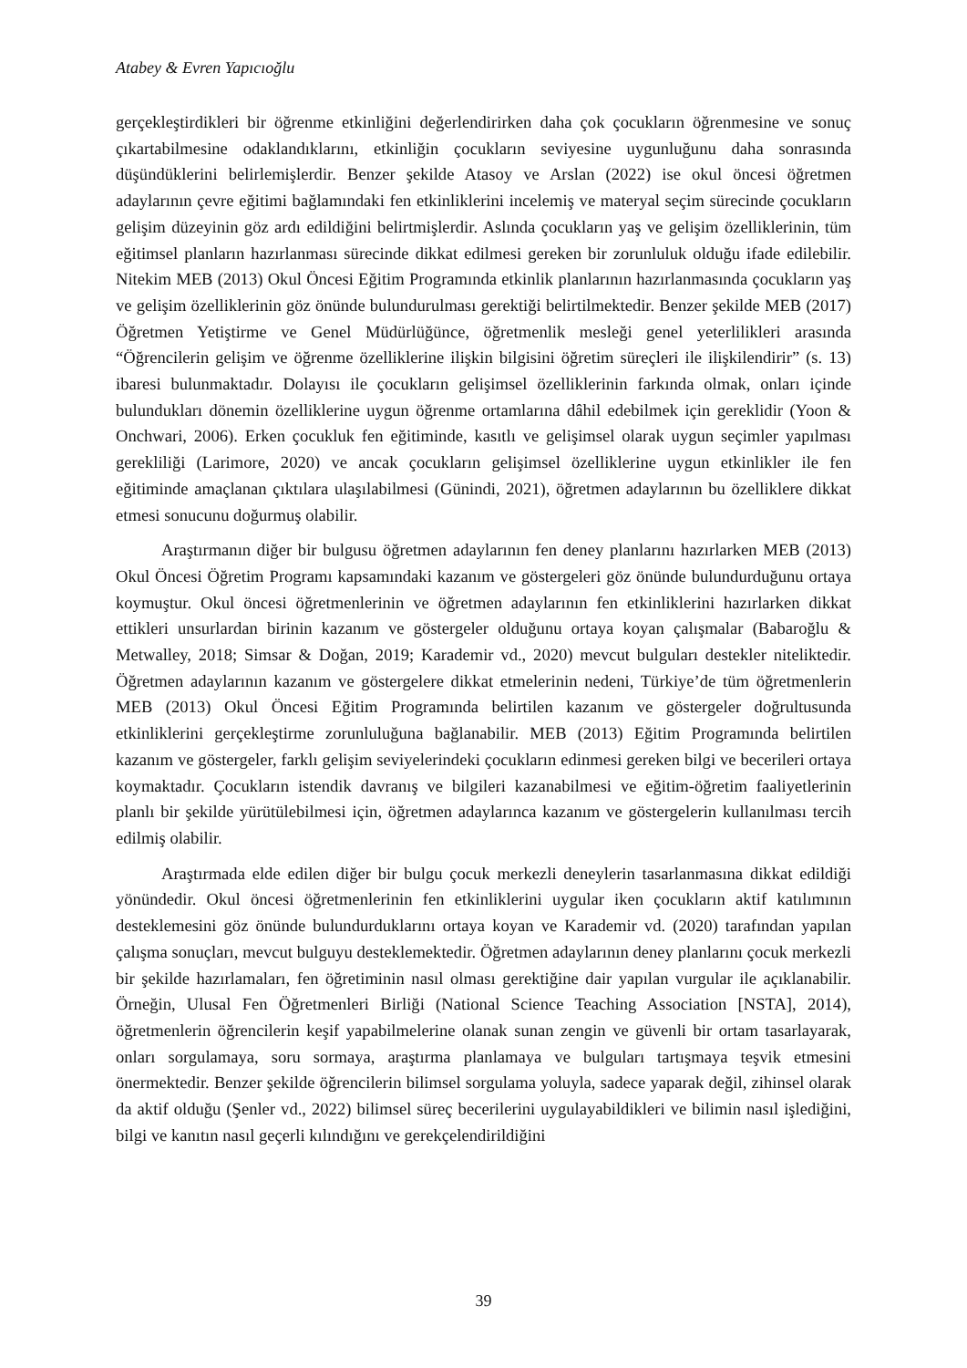Atabey & Evren Yapıcıoğlu
gerçekleştirdikleri bir öğrenme etkinliğini değerlendirirken daha çok çocukların öğrenmesine ve sonuç çıkartabilmesine odaklandıklarını, etkinliğin çocukların seviyesine uygunluğunu daha sonrasında düşündüklerini belirlemişlerdir. Benzer şekilde Atasoy ve Arslan (2022) ise okul öncesi öğretmen adaylarının çevre eğitimi bağlamındaki fen etkinliklerini incelemiş ve materyal seçim sürecinde çocukların gelişim düzeyinin göz ardı edildiğini belirtmişlerdir. Aslında çocukların yaş ve gelişim özelliklerinin, tüm eğitimsel planların hazırlanması sürecinde dikkat edilmesi gereken bir zorunluluk olduğu ifade edilebilir. Nitekim MEB (2013) Okul Öncesi Eğitim Programında etkinlik planlarının hazırlanmasında çocukların yaş ve gelişim özelliklerinin göz önünde bulundurulması gerektiği belirtilmektedir. Benzer şekilde MEB (2017) Öğretmen Yetiştirme ve Genel Müdürlüğünce, öğretmenlik mesleği genel yeterlilikleri arasında “Öğrencilerin gelişim ve öğrenme özelliklerine ilişkin bilgisini öğretim süreçleri ile ilişkilendirir” (s. 13) ibaresi bulunmaktadır. Dolayısı ile çocukların gelişimsel özelliklerinin farkında olmak, onları içinde bulundukları dönemin özelliklerine uygun öğrenme ortamlarına dâhil edebilmek için gereklidir (Yoon & Onchwari, 2006). Erken çocukluk fen eğitiminde, kasıtlı ve gelişimsel olarak uygun seçimler yapılması gerekliliği (Larimore, 2020) ve ancak çocukların gelişimsel özelliklerine uygun etkinlikler ile fen eğitiminde amaçlanan çıktılara ulaşılabilmesi (Günindi, 2021), öğretmen adaylarının bu özelliklere dikkat etmesi sonucunu doğurmuş olabilir.
Araştırmanın diğer bir bulgusu öğretmen adaylarının fen deney planlarını hazırlarken MEB (2013) Okul Öncesi Öğretim Programı kapsamındaki kazanım ve göstergeleri göz önünde bulundurduğunu ortaya koymuştur. Okul öncesi öğretmenlerinin ve öğretmen adaylarının fen etkinliklerini hazırlarken dikkat ettikleri unsurlardan birinin kazanım ve göstergeler olduğunu ortaya koyan çalışmalar (Babaroğlu & Metwalley, 2018; Simsar & Doğan, 2019; Karademir vd., 2020) mevcut bulguları destekler niteliktedir. Öğretmen adaylarının kazanım ve göstergelere dikkat etmelerinin nedeni, Türkiye’de tüm öğretmenlerin MEB (2013) Okul Öncesi Eğitim Programında belirtilen kazanım ve göstergeler doğrultusunda etkinliklerini gerçekleştirme zorunluluğuna bağlanabilir. MEB (2013) Eğitim Programında belirtilen kazanım ve göstergeler, farklı gelişim seviyelerindeki çocukların edinmesi gereken bilgi ve becerileri ortaya koymaktadır. Çocukların istendik davranış ve bilgileri kazanabilmesi ve eğitim-öğretim faaliyetlerinin planlı bir şekilde yürütülebilmesi için, öğretmen adaylarınca kazanım ve göstergelerin kullanılması tercih edilmiş olabilir.
Araştırmada elde edilen diğer bir bulgu çocuk merkezli deneylerin tasarlanmasına dikkat edildiği yönündedir. Okul öncesi öğretmenlerinin fen etkinliklerini uygular iken çocukların aktif katılımının desteklemesini göz önünde bulundurduklarını ortaya koyan ve Karademir vd. (2020) tarafından yapılan çalışma sonuçları, mevcut bulguyu desteklemektedir. Öğretmen adaylarının deney planlarını çocuk merkezli bir şekilde hazırlamaları, fen öğretiminin nasıl olması gerektiğine dair yapılan vurgular ile açıklanabilir. Örneğin, Ulusal Fen Öğretmenleri Birliği (National Science Teaching Association [NSTA], 2014), öğretmenlerin öğrencilerin keşif yapabilmelerine olanak sunan zengin ve güvenli bir ortam tasarlayarak, onları sorgulamaya, soru sormaya, araştırma planlamaya ve bulguları tartışmaya teşvik etmesini önermektedir. Benzer şekilde öğrencilerin bilimsel sorgulama yoluyla, sadece yaparak değil, zihinsel olarak da aktif olduğu (Şenler vd., 2022) bilimsel süreç becerilerini uygulayabildikleri ve bilimin nasıl işlediğini, bilgi ve kanıtın nasıl geçerli kılındığını ve gerekçelendirildiğini
39